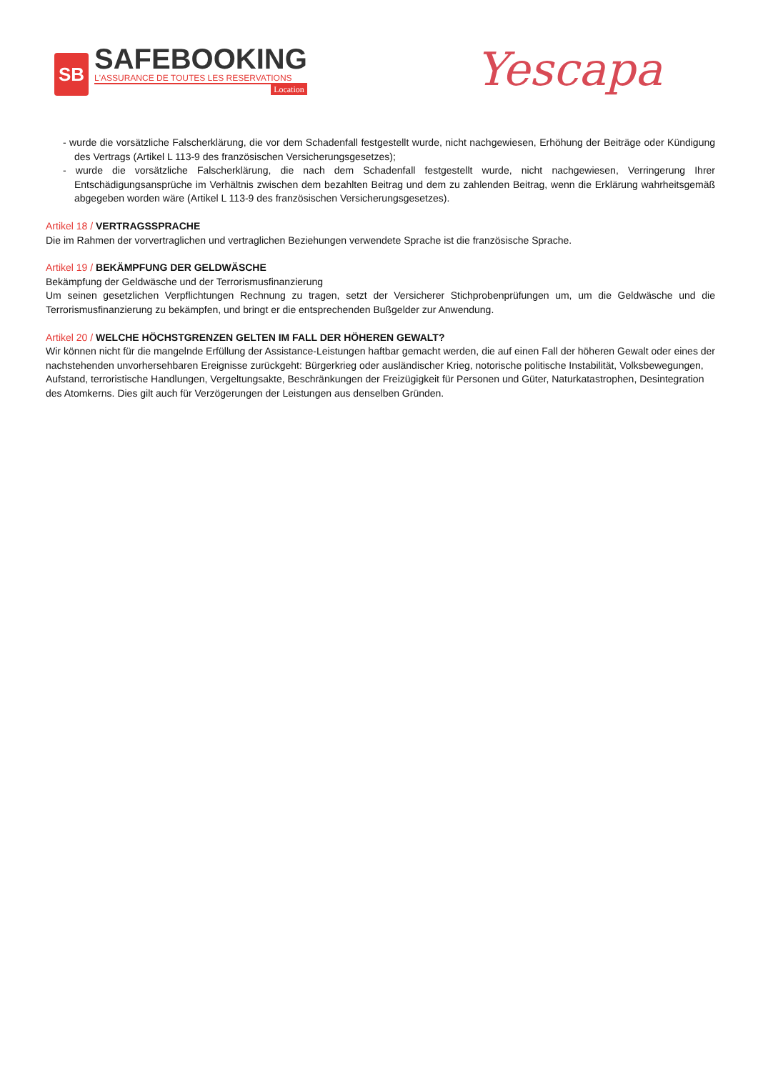SB
SAFEBOOKING
L'ASSURANCE DE TOUTES LES RESERVATIONS
Location
Yescapa
- wurde die vorsätzliche Falscherklärung, die vor dem Schadenfall festgestellt wurde, nicht nachgewiesen, Erhöhung der Beiträge oder Kündigung des Vertrags (Artikel L 113-9 des französischen Versicherungsgesetzes);
- wurde die vorsätzliche Falscherklärung, die nach dem Schadenfall festgestellt wurde, nicht nachgewiesen, Verringerung Ihrer Entschädigungsansprüche im Verhältnis zwischen dem bezahlten Beitrag und dem zu zahlenden Beitrag, wenn die Erklärung wahrheitsgemäß abgegeben worden wäre (Artikel L 113-9 des französischen Versicherungsgesetzes).
Artikel 18 / VERTRAGSSPRACHE
Die im Rahmen der vorvertraglichen und vertraglichen Beziehungen verwendete Sprache ist die französische Sprache.
Artikel 19 / BEKÄMPFUNG DER GELDWÄSCHE
Bekämpfung der Geldwäsche und der Terrorismusfinanzierung
Um seinen gesetzlichen Verpflichtungen Rechnung zu tragen, setzt der Versicherer Stichprobenprüfungen um, um die Geldwäsche und die Terrorismusfinanzierung zu bekämpfen, und bringt er die entsprechenden Bußgelder zur Anwendung.
Artikel 20 / WELCHE HÖCHSTGRENZEN GELTEN IM FALL DER HÖHEREN GEWALT?
Wir können nicht für die mangelnde Erfüllung der Assistance-Leistungen haftbar gemacht werden, die auf einen Fall der höheren Gewalt oder eines der nachstehenden unvorhersehbaren Ereignisse zurückgeht: Bürgerkrieg oder ausländischer Krieg, notorische politische Instabilität, Volksbewegungen, Aufstand, terroristische Handlungen, Vergeltungsakte, Beschränkungen der Freizügigkeit für Personen und Güter, Naturkatastrophen, Desintegration des Atomkerns. Dies gilt auch für Verzögerungen der Leistungen aus denselben Gründen.